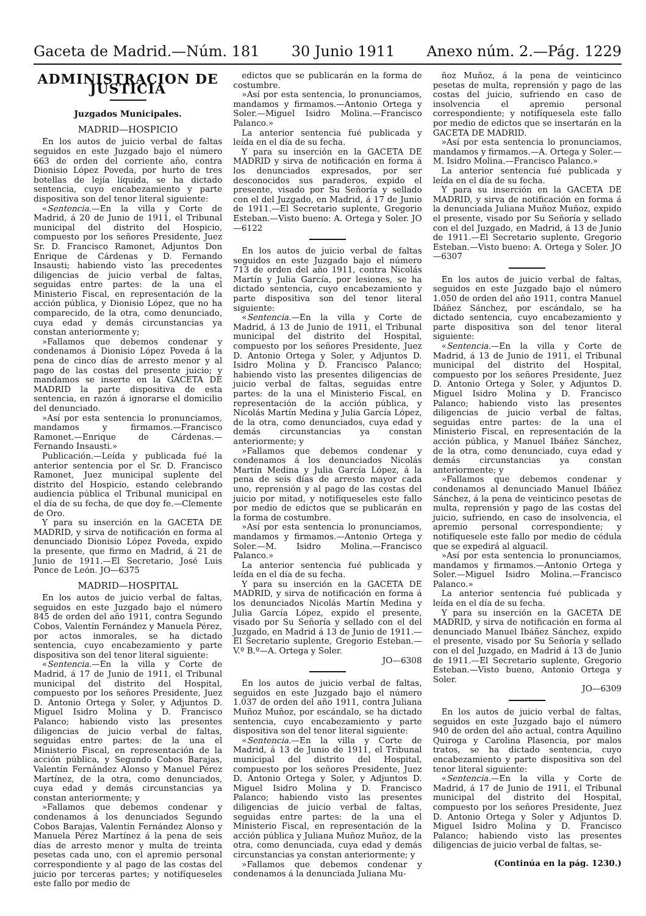Gaceta de Madrid.—Núm. 181 30 Junio 1911 Anexo núm. 2.—Pág. 1229
ADMINISTRACION DE JUSTICIA
Juzgados Municipales.
MADRID—HOSPICIO
En los autos de juicio verbal de faltas seguidos en este Juzgado bajo el número 663 de orden del corriente año, contra Dionisio López Poveda, por hurto de tres botellas de lejía líquida, se ha dictado sentencia, cuyo encabezamiento y parte dispositiva son del tenor literal siguiente:
«Sentencia.—En la villa y Corte de Madrid, á 20 de Junio de 1911, el Tribunal municipal del distrito del Hospicio, compuesto por los señores Presidente, Juez Sr. D. Francisco Ramonet, Adjuntos Don Enrique de Cárdenas y D. Fernando Insausti; habiendo visto las precedentes diligencias de juicio verbal de faltas, seguidas entre partes: de la una el Ministerio Fiscal, en representación de la acción pública, y Dionisio López, que no ha comparecido, de la otra, como denunciado, cuya edad y demás circunstancias ya constan anteriormente y;
»Fallamos que debemos condenar y condenamos á Dionisio López Poveda á la pena de cinco días de arresto menor y al pago de las costas del presente juicio; y mandamos se inserte en la GACETA DE MADRID la parte dispositiva de esta sentencia, en razón á ignorarse el domicilio del denunciado.
»Así por esta sentencia lo pronunciamos, mandamos y firmamos.—Francisco Ramonet.—Enrique de Cárdenas.—Fernando Insausti.»
Publicación.—Leída y publicada fué la anterior sentencia por el Sr. D. Francisco Ramonet, Juez municipal suplente del distrito del Hospicio, estando celebrando audiencia pública el Tribunal municipal en el día de su fecha, de que doy fe.—Clemente de Oro.
Y para su inserción en la GACETA DE MADRID, y sirva de notificación en forma al denunciado Dionisio López Poveda, expido la presente, que firmo en Madrid, á 21 de Junio de 1911.—El Secretario, José Luis Ponce de León. JO—6375
MADRID—HOSPITAL
En los autos de juicio verbal de faltas, seguidos en este Juzgado bajo el número 845 de orden del año 1911, contra Segundo Cobos, Valentín Fernández y Manuela Pérez, por actos inmorales, se ha dictado sentencia, cuyo encabezamiento y parte dispositiva son del tenor literal siguiente:
«Sentencia.—En la villa y Corte de Madrid, á 17 de Junio de 1911, el Tribunal municipal del distrito del Hospital, compuesto por los señores Presidente, Juez D. Antonio Ortega y Soler, y Adjuntos D. Miguel Isidro Molina y D. Francisco Palanco; habiendo visto las presentes diligencias de juicio verbal de faltas, seguidas entre partes: de la una el Ministerio Fiscal, en representación de la acción pública, y Segundo Cobos Barajas, Valentín Fernández Alonso y Manuel Pérez Martínez, de la otra, como denunciados, cuya edad y demás circunstancias ya constan anteriormente; y
»Fallamos que debemos condenar y condenamos á los denunciados Segundo Cobos Barajas, Valentín Fernández Alonso y Manuela Pérez Martínez á la pena de seis días de arresto menor y multa de treinta pesetas cada uno, con el apremio personal correspondiente y al pago de las costas del juicio por terceras partes; y notifíqueseles este fallo por medio de
edictos que se publicarán en la forma de costumbre.
»Así por esta sentencia, lo pronunciamos, mandamos y firmamos.—Antonio Ortega y Soler.—Miguel Isidro Molina.—Francisco Palanco.»
La anterior sentencia fué publicada y leída en el día de su fecha.
Y para su inserción en la GACETA DE MADRID y sirva de notificación en forma á los denunciados expresados, por ser desconocidos sus paraderos, expido el presente, visado por Su Señoría y sellado con el del Juzgado, en Madrid, á 17 de Junio de 1911.—El Secretario suplente, Gregorio Esteban.—Visto bueno: A. Ortega y Soler. JO—6122
En los autos de juicio verbal de faltas seguidos en este Juzgado bajo el número 713 de orden del año 1911, contra Nicolás Martín y Julia García, por lesiones, se ha dictado sentencia, cuyo encabezamiento y parte dispositiva son del tenor literal siguiente:
«Sentencia.—En la villa y Corte de Madrid, á 13 de Junio de 1911, el Tribunal municipal del distrito del Hospital, compuesto por los señores Presidente, Juez D. Antonio Ortega y Soler, y Adjuntos D. Isidro Molina y D. Francisco Palanco; habiendo visto las presentes diligencias de juicio verbal de faltas, seguidas entre partes: de la una el Ministerio Fiscal, en representación de la acción pública, y Nicolás Martín Medina y Julia García López, de la otra, como denunciados, cuya edad y demás circunstancias ya constan anteriormente; y
»Fallamos que debemos condenar y condenamos á los denunciados Nicolás Martín Medina y Julia García López, á la pena de seis días de arresto mayor cada uno, reprensión y al pago de las costas del juicio por mitad, y notifíqueseles este fallo por medio de edictos que se publicarán en la forma de costumbre.
»Así por esta sentencia lo pronunciamos, mandamos y firmamos.—Antonio Ortega y Soler.—M. Isidro Molina.—Francisco Palanco.»
La anterior sentencia fué publicada y leída en el día de su fecha.
Y para su inserción en la GACETA DE MADRID, y sirva de notificación en forma á los denunciados Nicolás Martín Medina y Julia García López, expido el presente, visado por Su Señoría y sellado con el del Juzgado, en Madrid á 13 de Junio de 1911.—El Secretario suplente, Gregorio Esteban.—V.º B.º—A. Ortega y Soler.
JO—6308
En los autos de juicio verbal de faltas, seguidos en este Juzgado bajo el número 1.037 de orden del año 1911, contra Juliana Muñoz Muñoz, por escándalo, se ha dictado sentencia, cuyo encabezamiento y parte dispositiva son del tenor literal siguiente:
«Sentencia.—En la villa y Corte de Madrid, á 13 de Junio de 1911, el Tribunal municipal del distrito del Hospital, compuesto por los señores Presidente, Juez D. Antonio Ortega y Soler, y Adjuntos D. Miguel Isidro Molina y D. Francisco Palanco; habiendo visto las presentes diligencias de juicio verbal de faltas, seguidas entre partes: de la una el Ministerio Fiscal, en representación de la acción pública y Juliana Muñoz Muñoz, de la otra, como denunciada, cuya edad y demás circunstancias ya constan anteriormente; y
»Fallamos que debemos condenar y condenamos á la denunciada Juliana Mu-
ñoz Muñoz, á la pena de veinticinco pesetas de multa, reprensión y pago de las costas del juicio, sufriendo en caso de insolvencia el apremio personal correspondiente; y notifíquesela este fallo por medio de edictos que se insertarán en la GACETA DE MADRID.
»Así por esta sentencia lo pronunciamos, mandamos y firmamos.—A. Ortega y Soler.—M. Isidro Molina.—Francisco Palanco.»
La anterior sentencia fué publicada y leída en el día de su fecha.
Y para su inserción en la GACETA DE MADRID, y sirva de notificación en forma á la denunciada Juliana Muñoz Muñoz, expido el presente, visado por Su Señoría y sellado con el del Juzgado, en Madrid, á 13 de Junio de 1911.—El Secretario suplente, Gregorio Esteban.—Visto bueno: A. Ortega y Soler. JO—6307
En los autos de juicio verbal de faltas, seguidos en este Juzgado bajo el número 1.050 de orden del año 1911, contra Manuel Ibáñez Sánchez, por escándalo, se ha dictado sentencia, cuyo encabezamiento y parte dispositiva son del tenor literal siguiente:
«Sentencia.—En la villa y Corte de Madrid, á 13 de Junio de 1911, el Tribunal municipal del distrito del Hospital, compuesto por los señores Presidente, Juez D. Antonio Ortega y Soler, y Adjuntos D. Miguel Isidro Molina y D. Francisco Palanco; habiendo visto las presentes diligencias de juicio verbal de faltas, seguidas entre partes: de la una el Ministerio Fiscal, en representación de la acción pública, y Manuel Ibáñez Sánchez, de la otra, como denunciado, cuya edad y demás circunstancias ya constan anteriormente; y
»Fallamos que debemos condenar y condenamos al denunciado Manuel Ibáñez Sánchez, á la pena de veinticinco pesetas de multa, reprensión y pago de las costas del juicio, sufriendo, en caso de insolvencia, el apremio personal correspondiente; y notifíquesele este fallo por medio de cédula que se expedirá al alguacil.
»Así por esta sentencia lo pronunciamos, mandamos y firmamos.—Antonio Ortega y Soler.—Miguel Isidro Molina.—Francisco Palanco.»
La anterior sentencia fué publicada y leída en el día de su fecha.
Y para su inserción en la GACETA DE MADRID, y sirva de notificación en forma al denunciado Manuel Ibáñez Sánchez, expido el presente, visado por Su Señoría y sellado con el del Juzgado, en Madrid á 13 de Junio de 1911.—El Secretario suplente, Gregorio Esteban.—Visto bueno, Antonio Ortega y Soler.
JO—6309
En los autos de juicio verbal de faltas, seguidos en este Juzgado bajo el número 940 de orden del año actual, contra Aquilino Quiroga y Carolina Plasencia, por malos tratos, se ha dictado sentencia, cuyo encabezamiento y parte dispositiva son del tenor literal siguiente:
«Sentencia.—En la villa y Corte de Madrid, á 17 de Junio de 1911, el Tribunal municipal del distrito del Hospital, compuesto por los señores Presidente, Juez D. Antonio Ortega y Soler y Adjuntos D. Miguel Isidro Molina y D. Francisco Palanco; habiendo visto las presentes diligencias de juicio verbal de faltas, se-
(Continúa en la pág. 1230.)